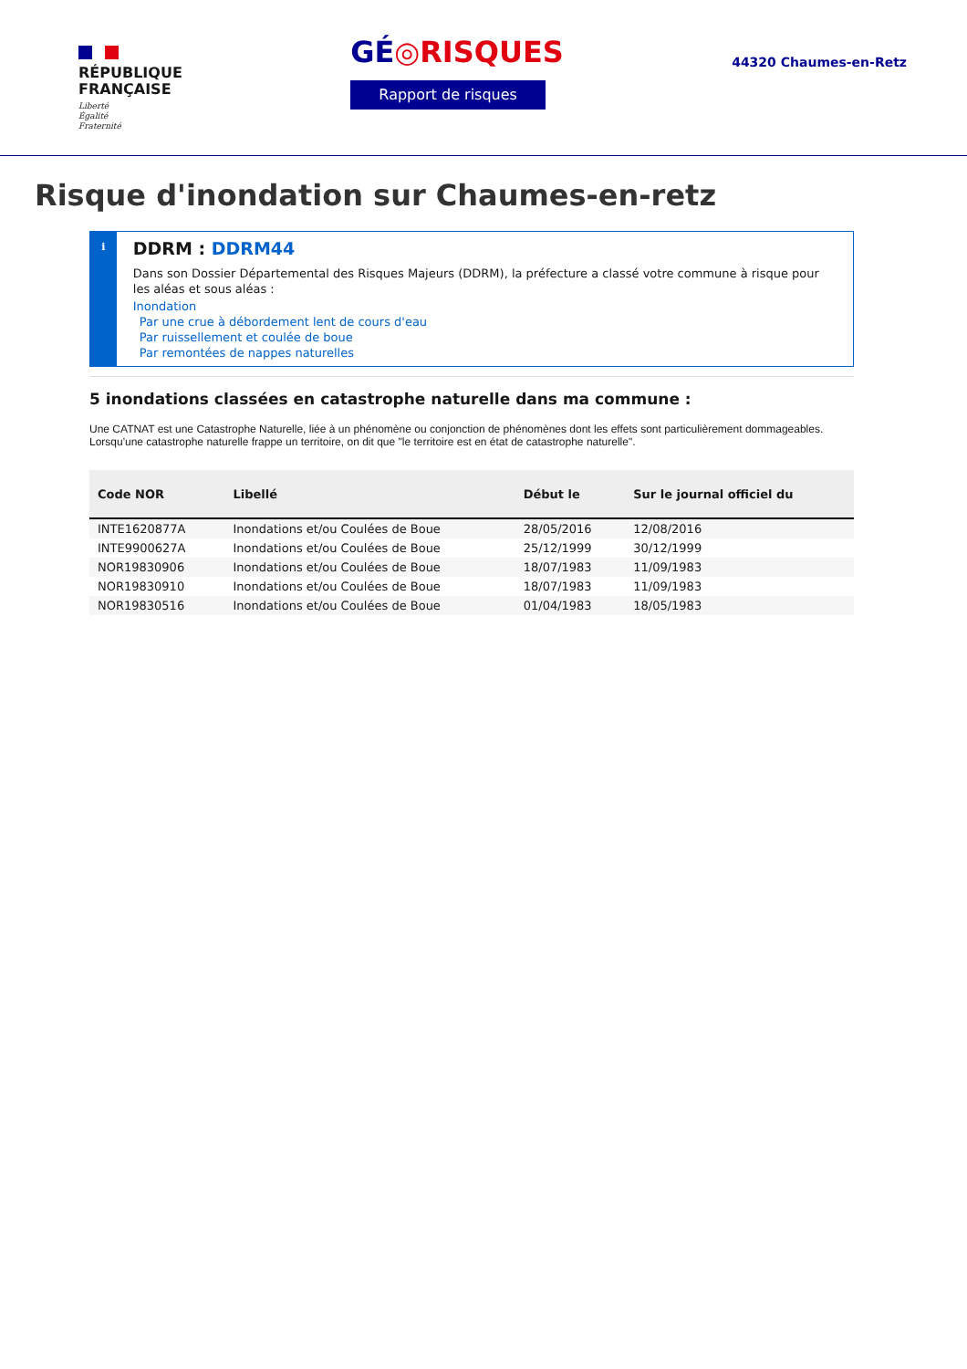RÉPUBLIQUE
FRANÇAISE
Liberté
Égalité
Fraternité
GÉ◎RISQUES
Rapport de risques
44320 Chaumes-en-Retz
Risque d'inondation sur Chaumes-en-retz
ℹ
DDRM : DDRM44
Dans son Dossier Départemental des Risques Majeurs (DDRM), la préfecture a classé votre commune à risque pour les aléas et sous aléas :
Inondation
Par une crue à débordement lent de cours d'eau
Par ruissellement et coulée de boue
Par remontées de nappes naturelles
5 inondations classées en catastrophe naturelle dans ma commune :
Une CATNAT est une Catastrophe Naturelle, liée à un phénomène ou conjonction de phénomènes dont les effets sont particulièrement dommageables. Lorsqu'une catastrophe naturelle frappe un territoire, on dit que "le territoire est en état de catastrophe naturelle".
| Code NOR | Libellé | Début le | Sur le journal officiel du |
| --- | --- | --- | --- |
| INTE1620877A | Inondations et/ou Coulées de Boue | 28/05/2016 | 12/08/2016 |
| INTE9900627A | Inondations et/ou Coulées de Boue | 25/12/1999 | 30/12/1999 |
| NOR19830906 | Inondations et/ou Coulées de Boue | 18/07/1983 | 11/09/1983 |
| NOR19830910 | Inondations et/ou Coulées de Boue | 18/07/1983 | 11/09/1983 |
| NOR19830516 | Inondations et/ou Coulées de Boue | 01/04/1983 | 18/05/1983 |